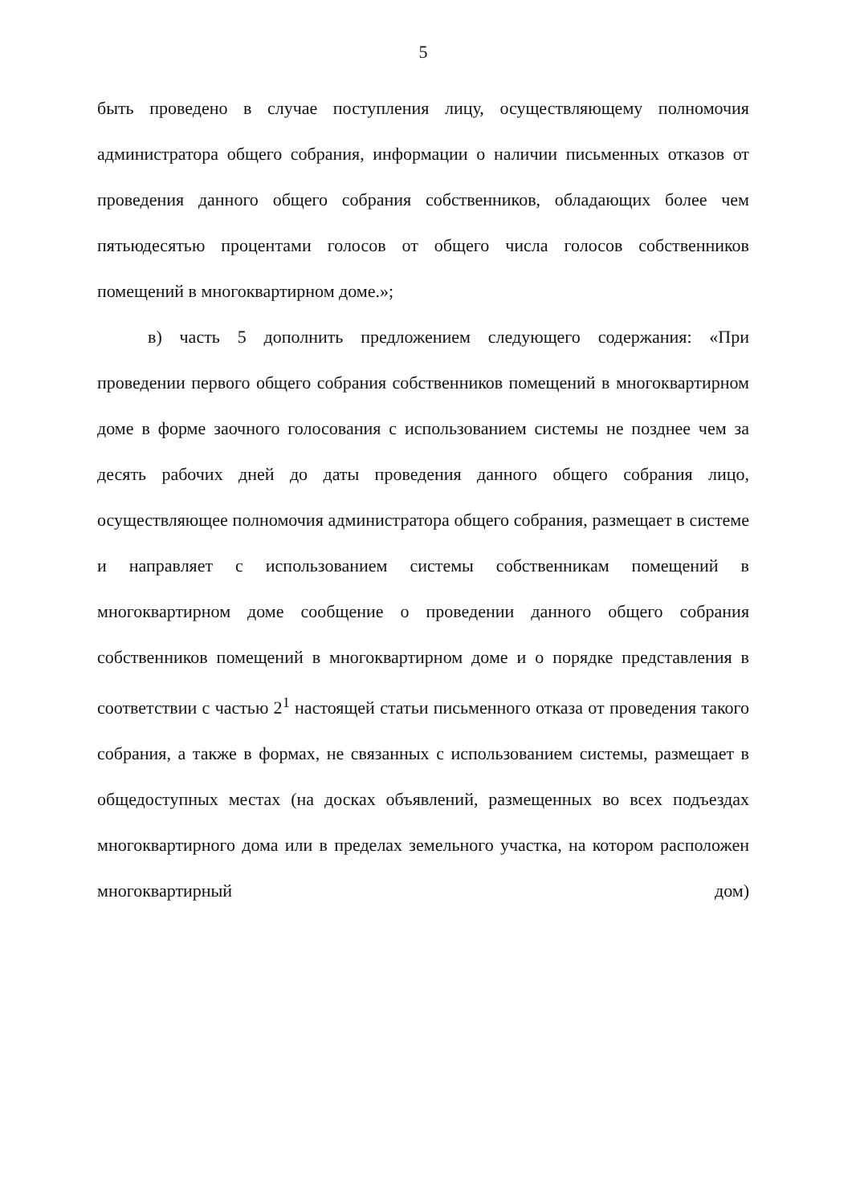5
быть проведено в случае поступления лицу, осуществляющему полномочия администратора общего собрания, информации о наличии письменных отказов от проведения данного общего собрания собственников, обладающих более чем пятьюдесятью процентами голосов от общего числа голосов собственников помещений в многоквартирном доме.»;
в) часть 5 дополнить предложением следующего содержания: «При проведении первого общего собрания собственников помещений в многоквартирном доме в форме заочного голосования с использованием системы не позднее чем за десять рабочих дней до даты проведения данного общего собрания лицо, осуществляющее полномочия администратора общего собрания, размещает в системе и направляет с использованием системы собственникам помещений в многоквартирном доме сообщение о проведении данного общего собрания собственников помещений в многоквартирном доме и о порядке представления в соответствии с частью 2<sup>1</sup> настоящей статьи письменного отказа от проведения такого собрания, а также в формах, не связанных с использованием системы, размещает в общедоступных местах (на досках объявлений, размещенных во всех подъездах многоквартирного дома или в пределах земельного участка, на котором расположен многоквартирный дом)